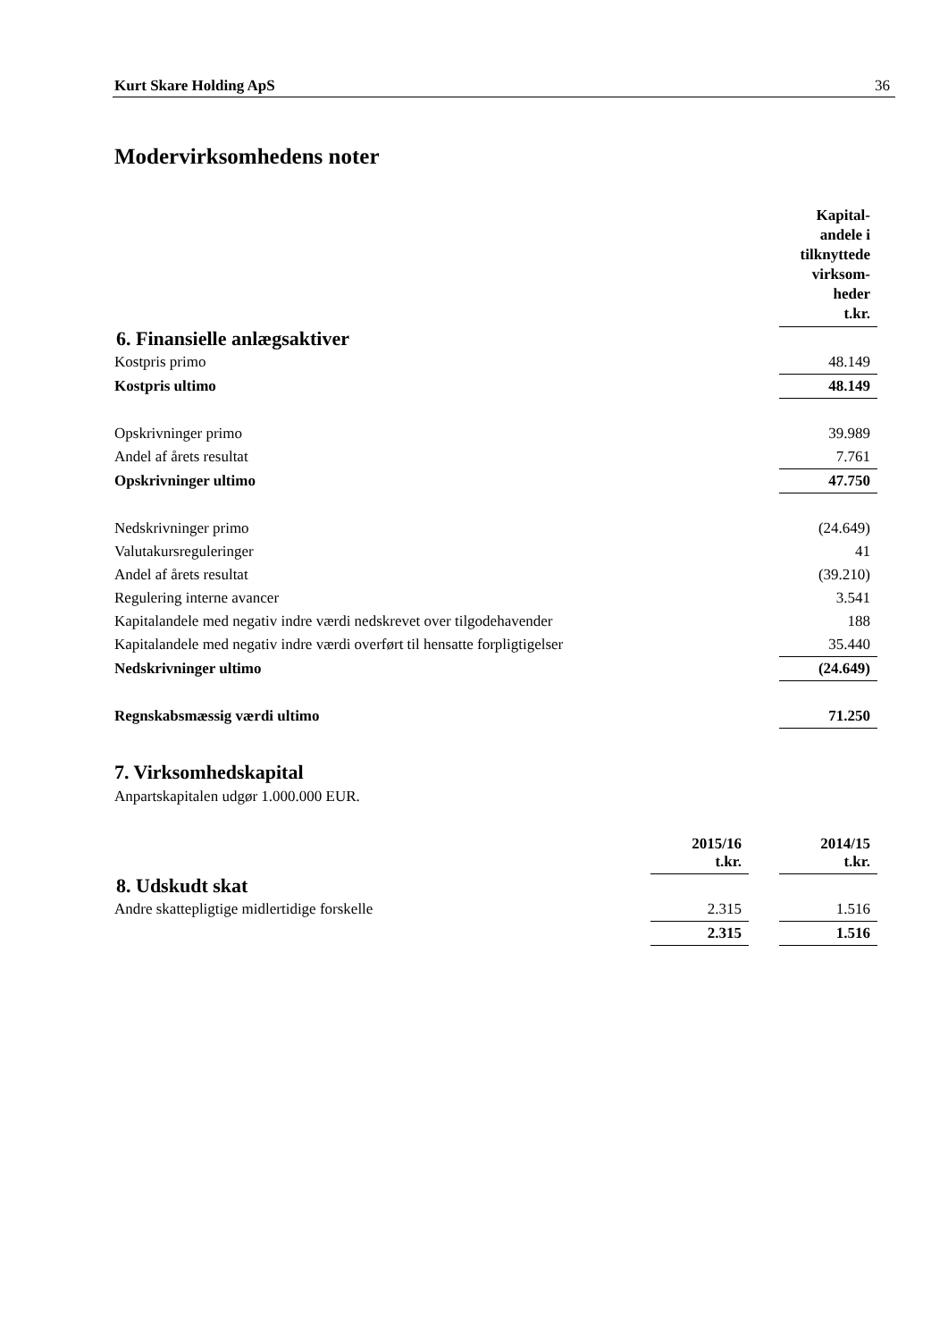Kurt Skare Holding ApS 36
Modervirksomhedens noter
| | Kapital- andele i tilknyttede virksom- heder t.kr. |
| --- | --- |
| 6. Finansielle anlægsaktiver | |
| Kostpris primo | 48.149 |
| Kostpris ultimo | 48.149 |
| Opskrivninger primo | 39.989 |
| Andel af årets resultat | 7.761 |
| Opskrivninger ultimo | 47.750 |
| Nedskrivninger primo | (24.649) |
| Valutakursreguleringer | 41 |
| Andel af årets resultat | (39.210) |
| Regulering interne avancer | 3.541 |
| Kapitalandele med negativ indre værdi nedskrevet over tilgodehavender | 188 |
| Kapitalandele med negativ indre værdi overført til hensatte forpligtigelser | 35.440 |
| Nedskrivninger ultimo | (24.649) |
| Regnskabsmæssig værdi ultimo | 71.250 |
7. Virksomhedskapital
Anpartskapitalen udgør 1.000.000 EUR.
| | 2015/16 t.kr. | | 2014/15 t.kr. |
| --- | --- | --- | --- |
| 8. Udskudt skat | | | |
| Andre skattepligtige midlertidige forskelle | 2.315 | | 1.516 |
| | 2.315 | | 1.516 |